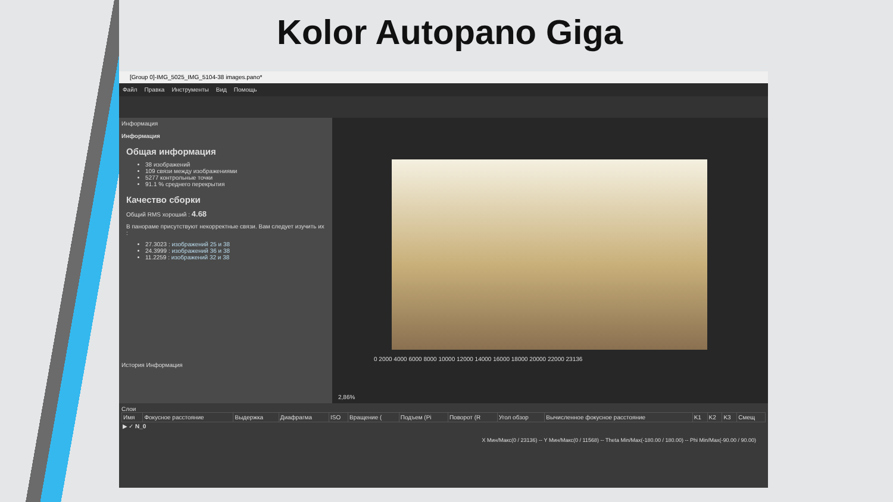Kolor Autopano Giga
[Group 0]-IMG_5025_IMG_5104-38 images.pano*
Файл Правка Инструменты Вид Помощь
Информация
Информация
Общая информация
38 изображений
109 связи между изображениями
5277 контрольные точки
91.1 % среднего перекрытия
Качество сборки
Общий RMS хороший : 4.68
В панораме присутствуют некорректные связи. Вам следует изучить их :
27.3023 : изображений 25 и 38
24.3999 : изображений 36 и 38
11.2259 : изображений 32 и 38
История Информация
0 2000 4000 6000 8000 10000 12000 14000 16000 18000 20000 22000 23136
2,86%
Слои
| Имя | Фокусное расстояние | Выдержка | Диафрагма | ISO | Вращение ( | Подъем (Pi | Поворот (R | Угол обзор | Вычисленное фокусное расстояние | K1 | K2 | K3 | Смещ |
| --- | --- | --- | --- | --- | --- | --- | --- | --- | --- | --- | --- | --- | --- |
| ▶ ✓ N_0 | | | | | | | | | | | | | |
X Мин/Макс(0 / 23136) -- Y Мин/Макс(0 / 11568) -- Theta Min/Max(-180.00 / 180.00) -- Phi Min/Max(-90.00 / 90.00)